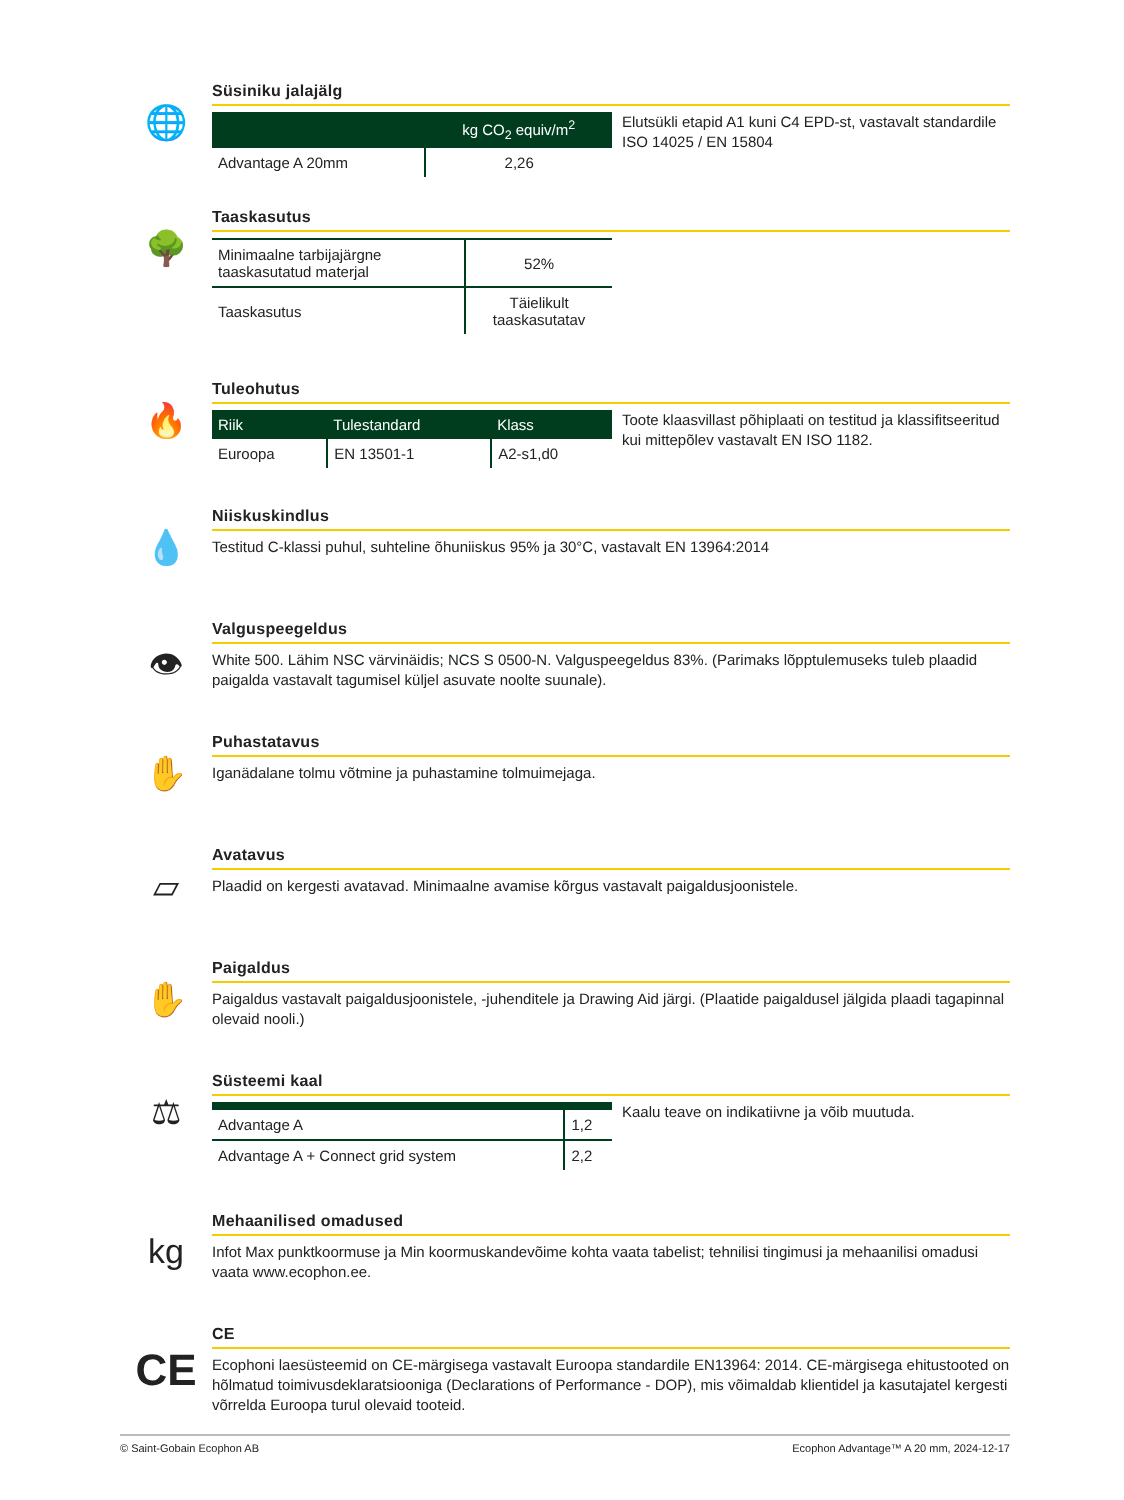🌐
Süsiniku jalajälg
| | kg CO<sub>2</sub> equiv/m<sup>2</sup> |
| --- | --- |
| Advantage A 20mm | 2,26 |
Elutsükli etapid A1 kuni C4 EPD-st, vastavalt standardile ISO 14025 / EN 15804
🌳
Taaskasutus
| Minimaalne tarbijajärgne taaskasutatud materjal | 52% |
| Taaskasutus | Täielikult taaskasutatav |
🔥
Tuleohutus
| Riik | Tulestandard | Klass |
| --- | --- | --- |
| Euroopa | EN 13501-1 | A2-s1,d0 |
Toote klaasvillast põhiplaati on testitud ja klassifitseeritud kui mittepõlev vastavalt EN ISO 1182.
💧
Niiskuskindlus
Testitud C-klassi puhul, suhteline õhuniiskus 95% ja 30°C, vastavalt EN 13964:2014
👁
Valguspeegeldus
White 500. Lähim NSC värvinäidis; NCS S 0500-N. Valguspeegeldus 83%. (Parimaks lõpptulemuseks tuleb plaadid paigalda vastavalt tagumisel küljel asuvate noolte suunale).
✋
Puhastatavus
Iganädalane tolmu võtmine ja puhastamine tolmuimejaga.
▱
Avatavus
Plaadid on kergesti avatavad. Minimaalne avamise kõrgus vastavalt paigaldusjoonistele.
✋
Paigaldus
Paigaldus vastavalt paigaldusjoonistele, -juhenditele ja Drawing Aid järgi. (Plaatide paigaldusel jälgida plaadi tagapinnal olevaid nooli.)
⚖
Süsteemi kaal
| Advantage A | 1,2 |
| Advantage A + Connect grid system | 2,2 |
Kaalu teave on indikatiivne ja võib muutuda.
kg
Mehaanilised omadused
Infot Max punktkoormuse ja Min koormuskandevõime kohta vaata tabelist; tehnilisi tingimusi ja mehaanilisi omadusi vaata www.ecophon.ee.
CE
CE
Ecophoni laesüsteemid on CE-märgisega vastavalt Euroopa standardile EN13964: 2014. CE-märgisega ehitustooted on hõlmatud toimivusdeklaratsiooniga (Declarations of Performance - DOP), mis võimaldab klientidel ja kasutajatel kergesti võrrelda Euroopa turul olevaid tooteid.
© Saint-Gobain Ecophon AB Ecophon Advantage™ A 20 mm, 2024-12-17